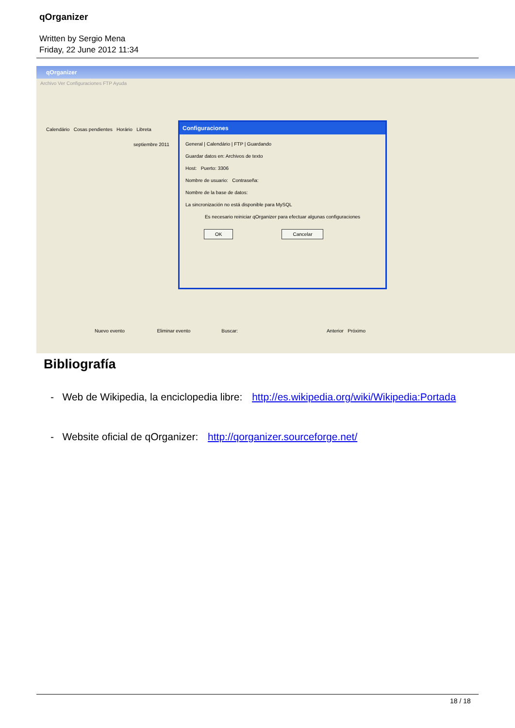qOrganizer
Written by Sergio Mena
Friday, 22 June 2012 11:34
qOrganizer
Archivo Ver Configuraciones FTP Ayuda
Calendário Cosas pendientes Horário Libreta
septiembre 2011
Configuraciones
General | Calendário | FTP | Guardando
Guardar datos en: Archivos de texto
Host: Puerto: 3306
Nombre de usuario: Contraseña:
Nombre de la base de datos:
La sincronización no está disponible para MySQL
Es necesario reiniciar qOrganizer para efectuar algunas configuraciones
OK Cancelar
Nuevo evento Eliminar evento Buscar: Anterior Próximo
Bibliografía
- Web de Wikipedia, la enciclopedia libre: http://es.wikipedia.org/wiki/Wikipedia:Portada
- Website oficial de qOrganizer: http://qorganizer.sourceforge.net/
18 / 18